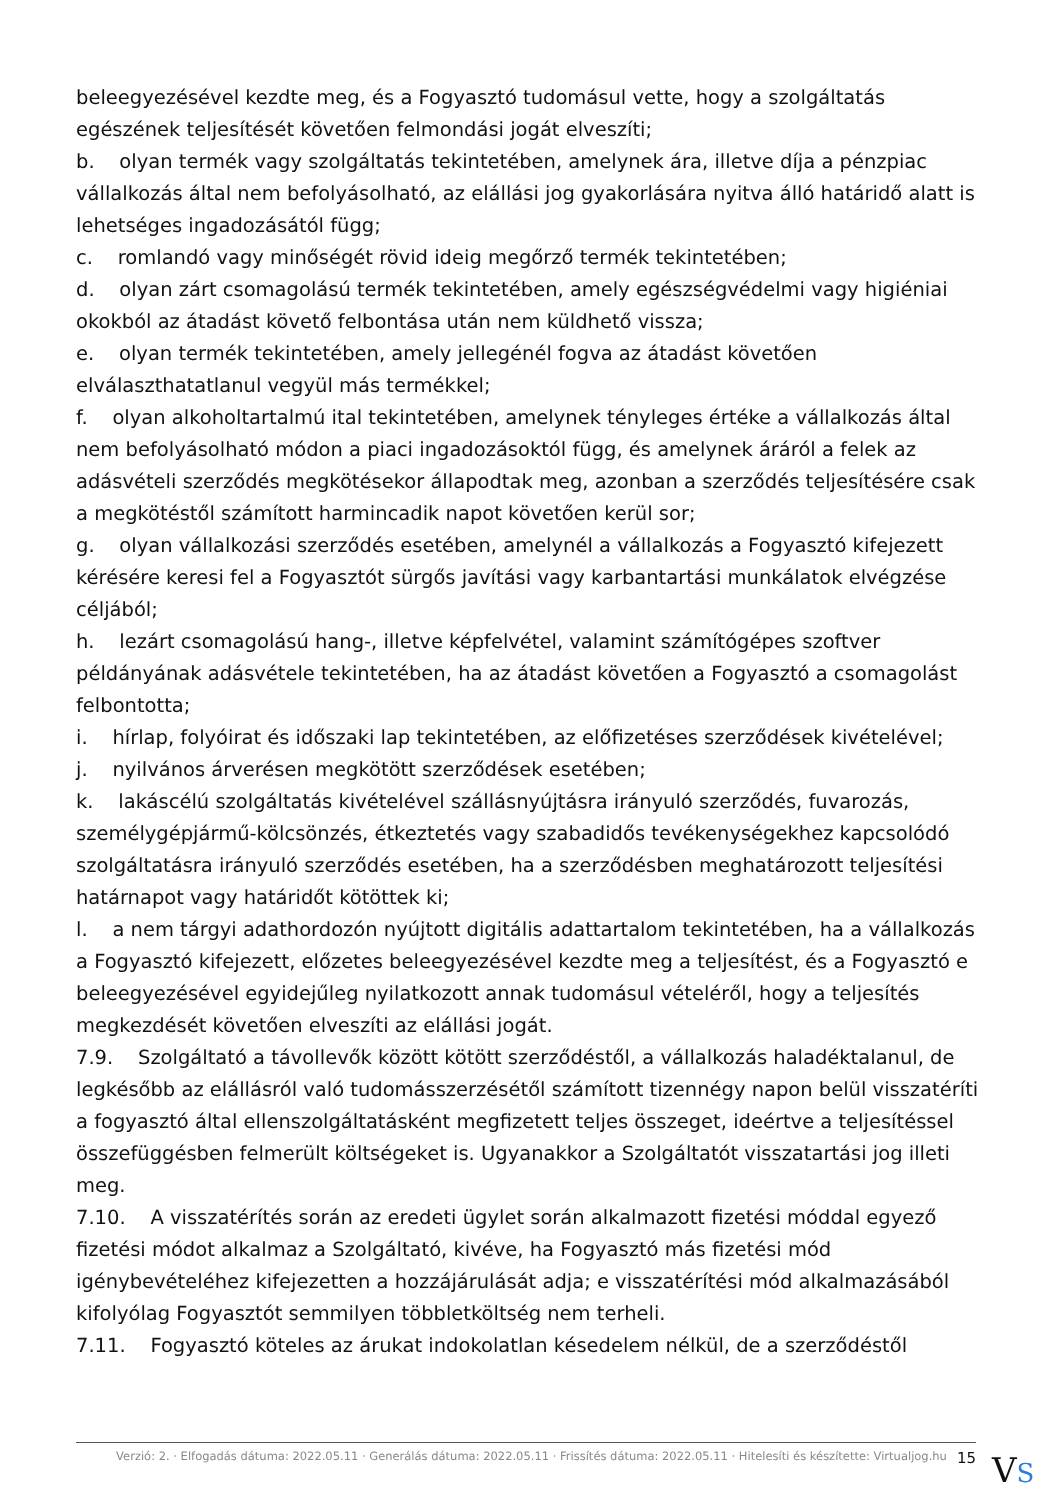beleegyezésével kezdte meg, és a Fogyasztó tudomásul vette, hogy a szolgáltatás egészének teljesítését követően felmondási jogát elveszíti;
b. olyan termék vagy szolgáltatás tekintetében, amelynek ára, illetve díja a pénzpiac vállalkozás által nem befolyásolható, az elállási jog gyakorlására nyitva álló határidő alatt is lehetséges ingadozásától függ;
c. romlandó vagy minőségét rövid ideig megőrző termék tekintetében;
d. olyan zárt csomagolású termék tekintetében, amely egészségvédelmi vagy higiéniai okokból az átadást követő felbontása után nem küldhető vissza;
e. olyan termék tekintetében, amely jellegénél fogva az átadást követően elválaszthatatlanul vegyül más termékkel;
f. olyan alkoholtartalmú ital tekintetében, amelynek tényleges értéke a vállalkozás által nem befolyásolható módon a piaci ingadozásoktól függ, és amelynek áráról a felek az adásvételi szerződés megkötésekor állapodtak meg, azonban a szerződés teljesítésére csak a megkötéstől számított harmincadik napot követően kerül sor;
g. olyan vállalkozási szerződés esetében, amelynél a vállalkozás a Fogyasztó kifejezett kérésére keresi fel a Fogyasztót sürgős javítási vagy karbantartási munkálatok elvégzése céljából;
h. lezárt csomagolású hang-, illetve képfelvétel, valamint számítógépes szoftver példányának adásvétele tekintetében, ha az átadást követően a Fogyasztó a csomagolást felbontotta;
i. hírlap, folyóirat és időszaki lap tekintetében, az előfizetéses szerződések kivételével;
j. nyilvános árverésen megkötött szerződések esetében;
k. lakáscélú szolgáltatás kivételével szállásnyújtásra irányuló szerződés, fuvarozás, személygépjármű-kölcsönzés, étkeztetés vagy szabadidős tevékenységekhez kapcsolódó szolgáltatásra irányuló szerződés esetében, ha a szerződésben meghatározott teljesítési határnapot vagy határidőt kötöttek ki;
l. a nem tárgyi adathordozón nyújtott digitális adattartalom tekintetében, ha a vállalkozás a Fogyasztó kifejezett, előzetes beleegyezésével kezdte meg a teljesítést, és a Fogyasztó e beleegyezésével egyidejűleg nyilatkozott annak tudomásul vételéről, hogy a teljesítés megkezdését követően elveszíti az elállási jogát.
7.9. Szolgáltató a távollevők között kötött szerződéstől, a vállalkozás haladéktalanul, de legkésőbb az elállásról való tudomásszerzésétől számított tizennégy napon belül visszatéríti a fogyasztó által ellenszolgáltatásként megfizetett teljes összeget, ideértve a teljesítéssel összefüggésben felmerült költségeket is. Ugyanakkor a Szolgáltatót visszatartási jog illeti meg.
7.10. A visszatérítés során az eredeti ügylet során alkalmazott fizetési móddal egyező fizetési módot alkalmaz a Szolgáltató, kivéve, ha Fogyasztó más fizetési mód igénybevételéhez kifejezetten a hozzájárulását adja; e visszatérítési mód alkalmazásából kifolyólag Fogyasztót semmilyen többletköltség nem terheli.
7.11. Fogyasztó köteles az árukat indokolatlan késedelem nélkül, de a szerződéstől
Verzió: 2. · Elfogadás dátuma: 2022.05.11 · Generálás dátuma: 2022.05.11 · Frissítés dátuma: 2022.05.11 · Hitelesíti és készítette: Virtualjog.hu 15
VS